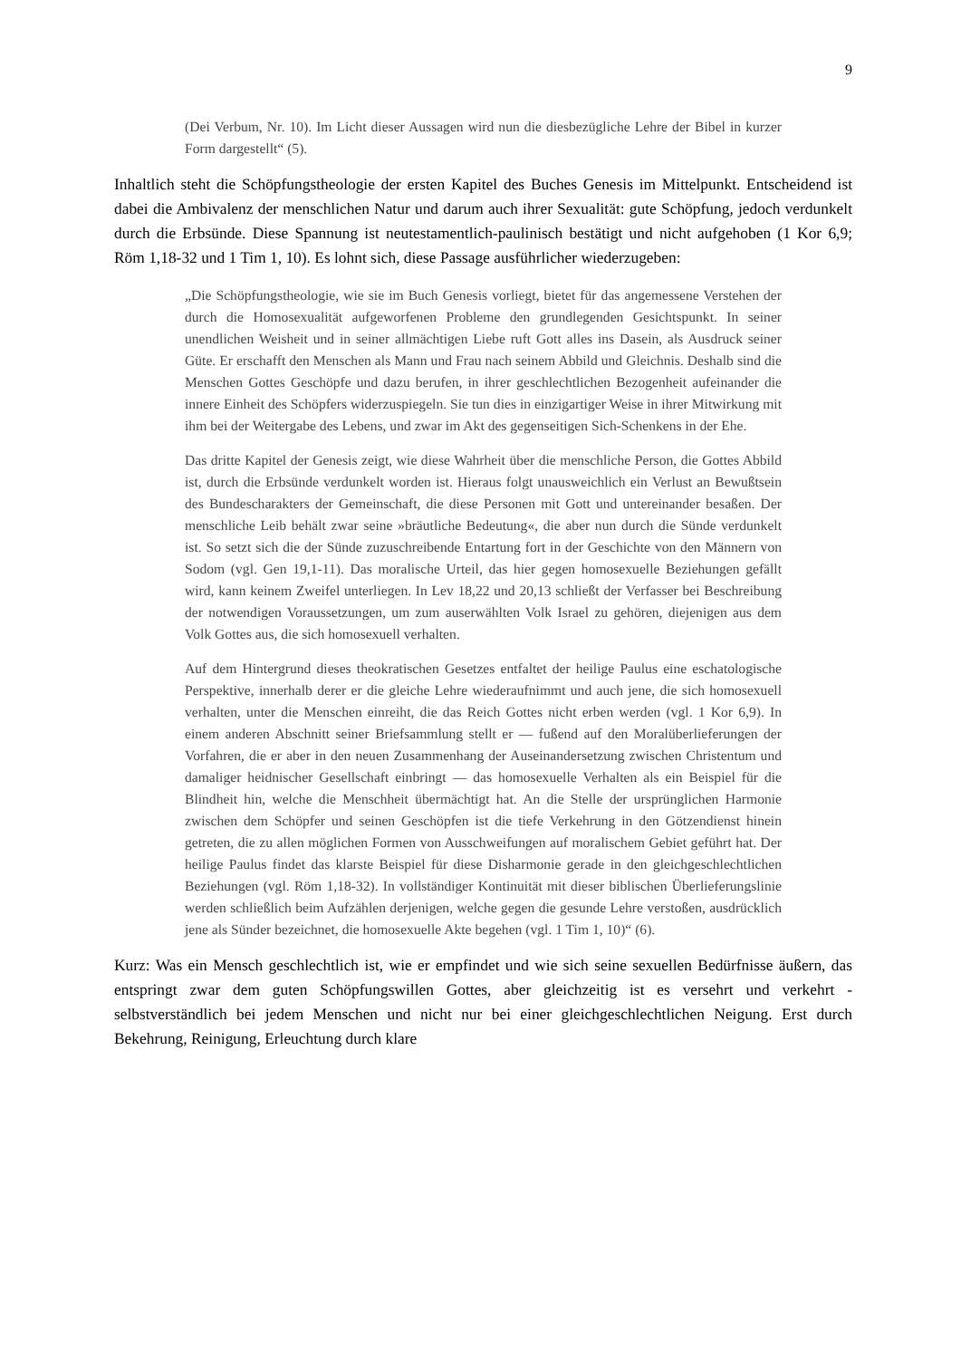9
(Dei Verbum, Nr. 10). Im Licht dieser Aussagen wird nun die diesbezügliche Lehre der Bibel in kurzer Form dargestellt“ (5).
Inhaltlich steht die Schöpfungstheologie der ersten Kapitel des Buches Genesis im Mittelpunkt. Entscheidend ist dabei die Ambivalenz der menschlichen Natur und darum auch ihrer Sexualität: gute Schöpfung, jedoch verdunkelt durch die Erbsünde. Diese Spannung ist neutestamentlich-paulinisch bestätigt und nicht aufgehoben (1 Kor 6,9; Röm 1,18-32 und 1 Tim 1, 10). Es lohnt sich, diese Passage ausführlicher wiederzugeben:
„Die Schöpfungstheologie, wie sie im Buch Genesis vorliegt, bietet für das angemessene Verstehen der durch die Homosexualität aufgeworfenen Probleme den grundlegenden Gesichtspunkt. In seiner unendlichen Weisheit und in seiner allmächtigen Liebe ruft Gott alles ins Dasein, als Ausdruck seiner Güte. Er erschafft den Menschen als Mann und Frau nach seinem Abbild und Gleichnis. Deshalb sind die Menschen Gottes Geschöpfe und dazu berufen, in ihrer geschlechtlichen Bezogenheit aufeinander die innere Einheit des Schöpfers widerzuspiegeln. Sie tun dies in einzigartiger Weise in ihrer Mitwirkung mit ihm bei der Weitergabe des Lebens, und zwar im Akt des gegenseitigen Sich-Schenkens in der Ehe.
Das dritte Kapitel der Genesis zeigt, wie diese Wahrheit über die menschliche Person, die Gottes Abbild ist, durch die Erbsünde verdunkelt worden ist. Hieraus folgt unausweichlich ein Verlust an Bewußtsein des Bundescharakters der Gemeinschaft, die diese Personen mit Gott und untereinander besaßen. Der menschliche Leib behält zwar seine »bräutliche Bedeutung«, die aber nun durch die Sünde verdunkelt ist. So setzt sich die der Sünde zuzuschreibende Entartung fort in der Geschichte von den Männern von Sodom (vgl. Gen 19,1-11). Das moralische Urteil, das hier gegen homosexuelle Beziehungen gefällt wird, kann keinem Zweifel unterliegen. In Lev 18,22 und 20,13 schließt der Verfasser bei Beschreibung der notwendigen Voraussetzungen, um zum auserwählten Volk Israel zu gehören, diejenigen aus dem Volk Gottes aus, die sich homosexuell verhalten.
Auf dem Hintergrund dieses theokratischen Gesetzes entfaltet der heilige Paulus eine eschatologische Perspektive, innerhalb derer er die gleiche Lehre wiederaufnimmt und auch jene, die sich homosexuell verhalten, unter die Menschen einreiht, die das Reich Gottes nicht erben werden (vgl. 1 Kor 6,9). In einem anderen Abschnitt seiner Briefsammlung stellt er — fußend auf den Moralüberlieferungen der Vorfahren, die er aber in den neuen Zusammenhang der Auseinandersetzung zwischen Christentum und damaliger heidnischer Gesellschaft einbringt — das homosexuelle Verhalten als ein Beispiel für die Blindheit hin, welche die Menschheit übermächtigt hat. An die Stelle der ursprünglichen Harmonie zwischen dem Schöpfer und seinen Geschöpfen ist die tiefe Verkehrung in den Götzendienst hinein getreten, die zu allen möglichen Formen von Ausschweifungen auf moralischem Gebiet geführt hat. Der heilige Paulus findet das klarste Beispiel für diese Disharmonie gerade in den gleichgeschlechtlichen Beziehungen (vgl. Röm 1,18-32). In vollständiger Kontinuität mit dieser biblischen Überlieferungslinie werden schließlich beim Aufzählen derjenigen, welche gegen die gesunde Lehre verstoßen, ausdrücklich jene als Sünder bezeichnet, die homosexuelle Akte begehen (vgl. 1 Tim 1, 10)“ (6).
Kurz: Was ein Mensch geschlechtlich ist, wie er empfindet und wie sich seine sexuellen Bedürfnisse äußern, das entspringt zwar dem guten Schöpfungswillen Gottes, aber gleichzeitig ist es versehrt und verkehrt - selbstverständlich bei jedem Menschen und nicht nur bei einer gleichgeschlechtlichen Neigung. Erst durch Bekehrung, Reinigung, Erleuchtung durch klare